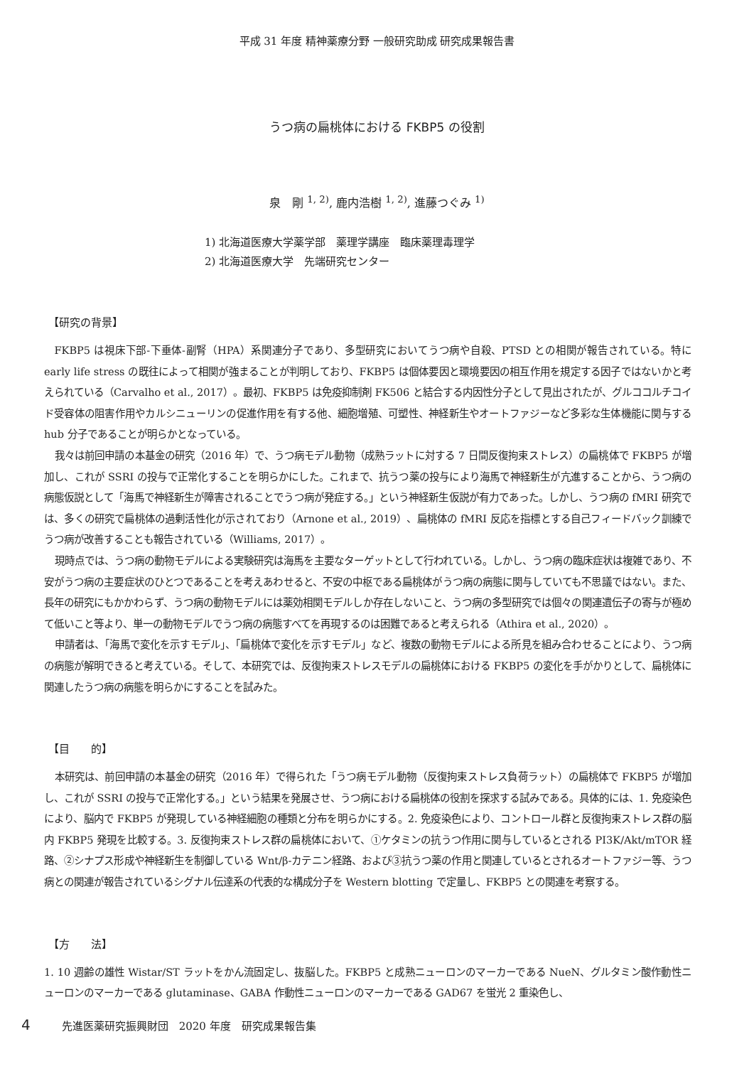平成 31 年度 精神薬療分野 一般研究助成 研究成果報告書
うつ病の扁桃体における FKBP5 の役割
泉　剛 <sup>1, 2)</sup>, 鹿内浩樹 <sup>1, 2)</sup>, 進藤つぐみ <sup>1)</sup>
1) 北海道医療大学薬学部　薬理学講座　臨床薬理毒理学
2) 北海道医療大学　先端研究センター
【研究の背景】
FKBP5 は視床下部-下垂体-副腎（HPA）系関連分子であり、多型研究においてうつ病や自殺、PTSD との相関が報告されている。特に early life stress の既往によって相関が強まることが判明しており、FKBP5 は個体要因と環境要因の相互作用を規定する因子ではないかと考えられている（Carvalho et al., 2017）。最初、FKBP5 は免疫抑制剤 FK506 と結合する内因性分子として見出されたが、グルココルチコイド受容体の阻害作用やカルシニューリンの促進作用を有する他、細胞増殖、可塑性、神経新生やオートファジーなど多彩な生体機能に関与する hub 分子であることが明らかとなっている。
我々は前回申請の本基金の研究（2016 年）で、うつ病モデル動物（成熟ラットに対する 7 日間反復拘束ストレス）の扁桃体で FKBP5 が増加し、これが SSRI の投与で正常化することを明らかにした。これまで、抗うつ薬の投与により海馬で神経新生が亢進することから、うつ病の病態仮説として「海馬で神経新生が障害されることでうつ病が発症する。」という神経新生仮説が有力であった。しかし、うつ病の fMRI 研究では、多くの研究で扁桃体の過剰活性化が示されており（Arnone et al., 2019）、扁桃体の fMRI 反応を指標とする自己フィードバック訓練でうつ病が改善することも報告されている（Williams, 2017）。
現時点では、うつ病の動物モデルによる実験研究は海馬を主要なターゲットとして行われている。しかし、うつ病の臨床症状は複雑であり、不安がうつ病の主要症状のひとつであることを考えあわせると、不安の中枢である扁桃体がうつ病の病態に関与していても不思議ではない。また、長年の研究にもかかわらず、うつ病の動物モデルには薬効相関モデルしか存在しないこと、うつ病の多型研究では個々の関連遺伝子の寄与が極めて低いこと等より、単一の動物モデルでうつ病の病態すべてを再現するのは困難であると考えられる（Athira et al., 2020）。
申請者は、「海馬で変化を示すモデル」、「扁桃体で変化を示すモデル」など、複数の動物モデルによる所見を組み合わせることにより、うつ病の病態が解明できると考えている。そして、本研究では、反復拘束ストレスモデルの扁桃体における FKBP5 の変化を手がかりとして、扁桃体に関連したうつ病の病態を明らかにすることを試みた。
【目　　的】
本研究は、前回申請の本基金の研究（2016 年）で得られた「うつ病モデル動物（反復拘束ストレス負荷ラット）の扁桃体で FKBP5 が増加し、これが SSRI の投与で正常化する。」という結果を発展させ、うつ病における扁桃体の役割を探求する試みである。具体的には、1. 免疫染色により、脳内で FKBP5 が発現している神経細胞の種類と分布を明らかにする。2. 免疫染色により、コントロール群と反復拘束ストレス群の脳内 FKBP5 発現を比較する。3. 反復拘束ストレス群の扁桃体において、①ケタミンの抗うつ作用に関与しているとされる PI3K/Akt/mTOR 経路、②シナプス形成や神経新生を制御している Wnt/β-カテニン経路、および③抗うつ薬の作用と関連しているとされるオートファジー等、うつ病との関連が報告されているシグナル伝達系の代表的な構成分子を Western blotting で定量し、FKBP5 との関連を考察する。
【方　　法】
1. 10 週齢の雄性 Wistar/ST ラットをかん流固定し、抜脳した。FKBP5 と成熟ニューロンのマーカーである NueN、グルタミン酸作動性ニューロンのマーカーである glutaminase、GABA 作動性ニューロンのマーカーである GAD67 を蛍光 2 重染色し、
4 先進医薬研究振興財団　2020 年度　研究成果報告集